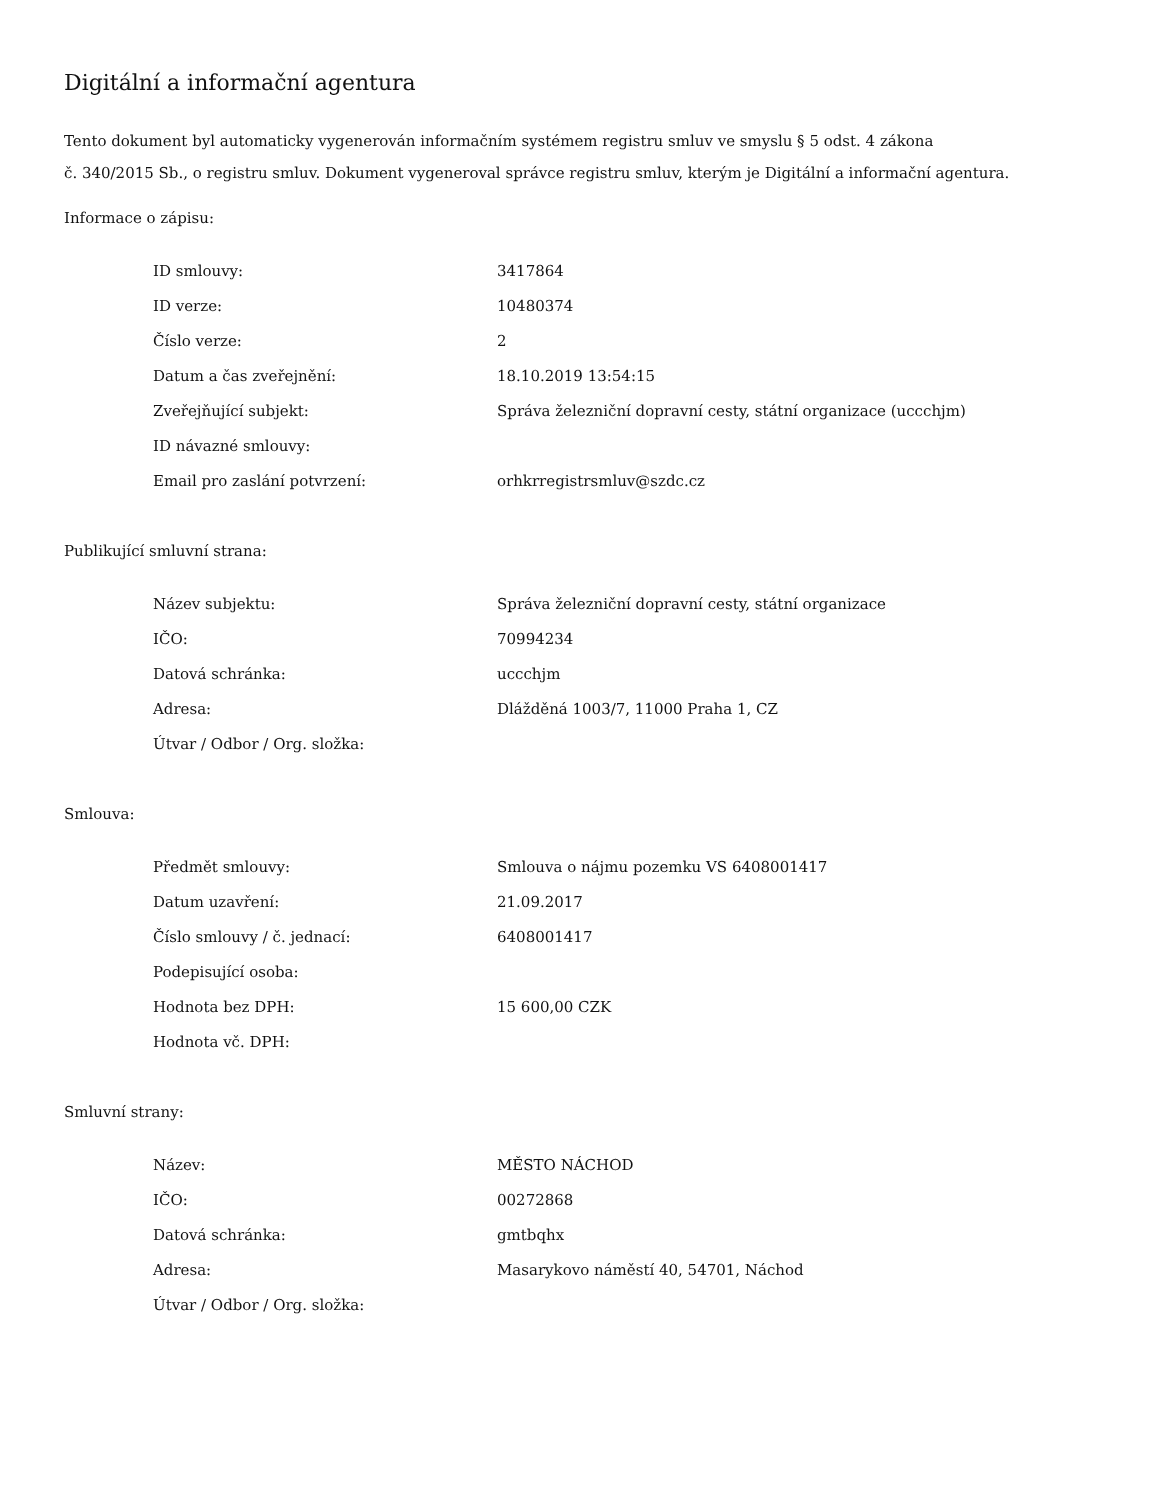Digitální a informační agentura
Tento dokument byl automaticky vygenerován informačním systémem registru smluv ve smyslu § 5 odst. 4 zákona
č. 340/2015 Sb., o registru smluv. Dokument vygeneroval správce registru smluv, kterým je Digitální a informační agentura.
Informace o zápisu:
| ID smlouvy: | 3417864 |
| ID verze: | 10480374 |
| Číslo verze: | 2 |
| Datum a čas zveřejnění: | 18.10.2019 13:54:15 |
| Zveřejňující subjekt: | Správa železniční dopravní cesty, státní organizace (uccchjm) |
| ID návazné smlouvy: | |
| Email pro zaslání potvrzení: | orhkrregistrsmluv@szdc.cz |
Publikující smluvní strana:
| Název subjektu: | Správa železniční dopravní cesty, státní organizace |
| IČO: | 70994234 |
| Datová schránka: | uccchjm |
| Adresa: | Dlážděná 1003/7, 11000 Praha 1, CZ |
| Útvar / Odbor / Org. složka: | |
Smlouva:
| Předmět smlouvy: | Smlouva o nájmu pozemku VS 6408001417 |
| Datum uzavření: | 21.09.2017 |
| Číslo smlouvy / č. jednací: | 6408001417 |
| Podepisující osoba: | |
| Hodnota bez DPH: | 15 600,00 CZK |
| Hodnota vč. DPH: | |
Smluvní strany:
| Název: | MĚSTO NÁCHOD |
| IČO: | 00272868 |
| Datová schránka: | gmtbqhx |
| Adresa: | Masarykovo náměstí 40, 54701, Náchod |
| Útvar / Odbor / Org. složka: | |